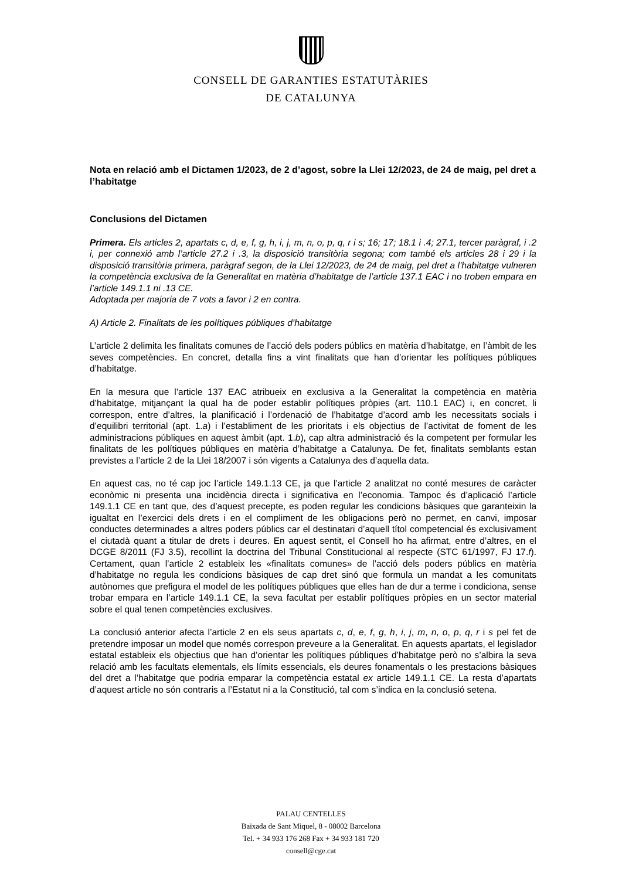CONSELL DE GARANTIES ESTATUTÀRIES
DE CATALUNYA
Nota en relació amb el Dictamen 1/2023, de 2 d’agost, sobre la Llei 12/2023, de 24 de maig, pel dret a l’habitatge
Conclusions del Dictamen
Primera. Els articles 2, apartats c, d, e, f, g, h, i, j, m, n, o, p, q, r i s; 16; 17; 18.1 i .4; 27.1, tercer paràgraf, i .2 i, per connexió amb l’article 27.2 i .3, la disposició transitòria segona; com també els articles 28 i 29 i la disposició transitòria primera, paràgraf segon, de la Llei 12/2023, de 24 de maig, pel dret a l’habitatge vulneren la competència exclusiva de la Generalitat en matèria d’habitatge de l’article 137.1 EAC i no troben empara en l’article 149.1.1 ni .13 CE.
Adoptada per majoria de 7 vots a favor i 2 en contra.
A) Article 2. Finalitats de les polítiques públiques d’habitatge
L’article 2 delimita les finalitats comunes de l’acció dels poders públics en matèria d’habitatge, en l’àmbit de les seves competències. En concret, detalla fins a vint finalitats que han d’orientar les polítiques públiques d’habitatge.
En la mesura que l’article 137 EAC atribueix en exclusiva a la Generalitat la competència en matèria d’habitatge, mitjançant la qual ha de poder establir polítiques pròpies (art. 110.1 EAC) i, en concret, li correspon, entre d’altres, la planificació i l’ordenació de l’habitatge d’acord amb les necessitats socials i d’equilibri territorial (apt. 1.a) i l’establiment de les prioritats i els objectius de l’activitat de foment de les administracions públiques en aquest àmbit (apt. 1.b), cap altra administració és la competent per formular les finalitats de les polítiques públiques en matèria d’habitatge a Catalunya. De fet, finalitats semblants estan previstes a l’article 2 de la Llei 18/2007 i són vigents a Catalunya des d’aquella data.
En aquest cas, no té cap joc l’article 149.1.13 CE, ja que l’article 2 analitzat no conté mesures de caràcter econòmic ni presenta una incidència directa i significativa en l’economia. Tampoc és d’aplicació l’article 149.1.1 CE en tant que, des d’aquest precepte, es poden regular les condicions bàsiques que garanteixin la igualtat en l’exercici dels drets i en el compliment de les obligacions però no permet, en canvi, imposar conductes determinades a altres poders públics car el destinatari d’aquell títol competencial és exclusivament el ciutadà quant a titular de drets i deures. En aquest sentit, el Consell ho ha afirmat, entre d’altres, en el DCGE 8/2011 (FJ 3.5), recollint la doctrina del Tribunal Constitucional al respecte (STC 61/1997, FJ 17.f). Certament, quan l’article 2 estableix les «finalitats comunes» de l’acció dels poders públics en matèria d’habitatge no regula les condicions bàsiques de cap dret sinó que formula un mandat a les comunitats autònomes que prefigura el model de les polítiques públiques que elles han de dur a terme i condiciona, sense trobar empara en l’article 149.1.1 CE, la seva facultat per establir polítiques pròpies en un sector material sobre el qual tenen competències exclusives.
La conclusió anterior afecta l’article 2 en els seus apartats c, d, e, f, g, h, i, j, m, n, o, p, q, r i s pel fet de pretendre imposar un model que només correspon preveure a la Generalitat. En aquests apartats, el legislador estatal estableix els objectius que han d’orientar les polítiques públiques d’habitatge però no s’albira la seva relació amb les facultats elementals, els límits essencials, els deures fonamentals o les prestacions bàsiques del dret a l’habitatge que podria emparar la competència estatal ex article 149.1.1 CE. La resta d’apartats d’aquest article no són contraris a l’Estatut ni a la Constitució, tal com s’indica en la conclusió setena.
PALAU CENTELLES
Baixada de Sant Miquel, 8 - 08002 Barcelona
Tel. + 34 933 176 268 Fax + 34 933 181 720
consell@cge.cat